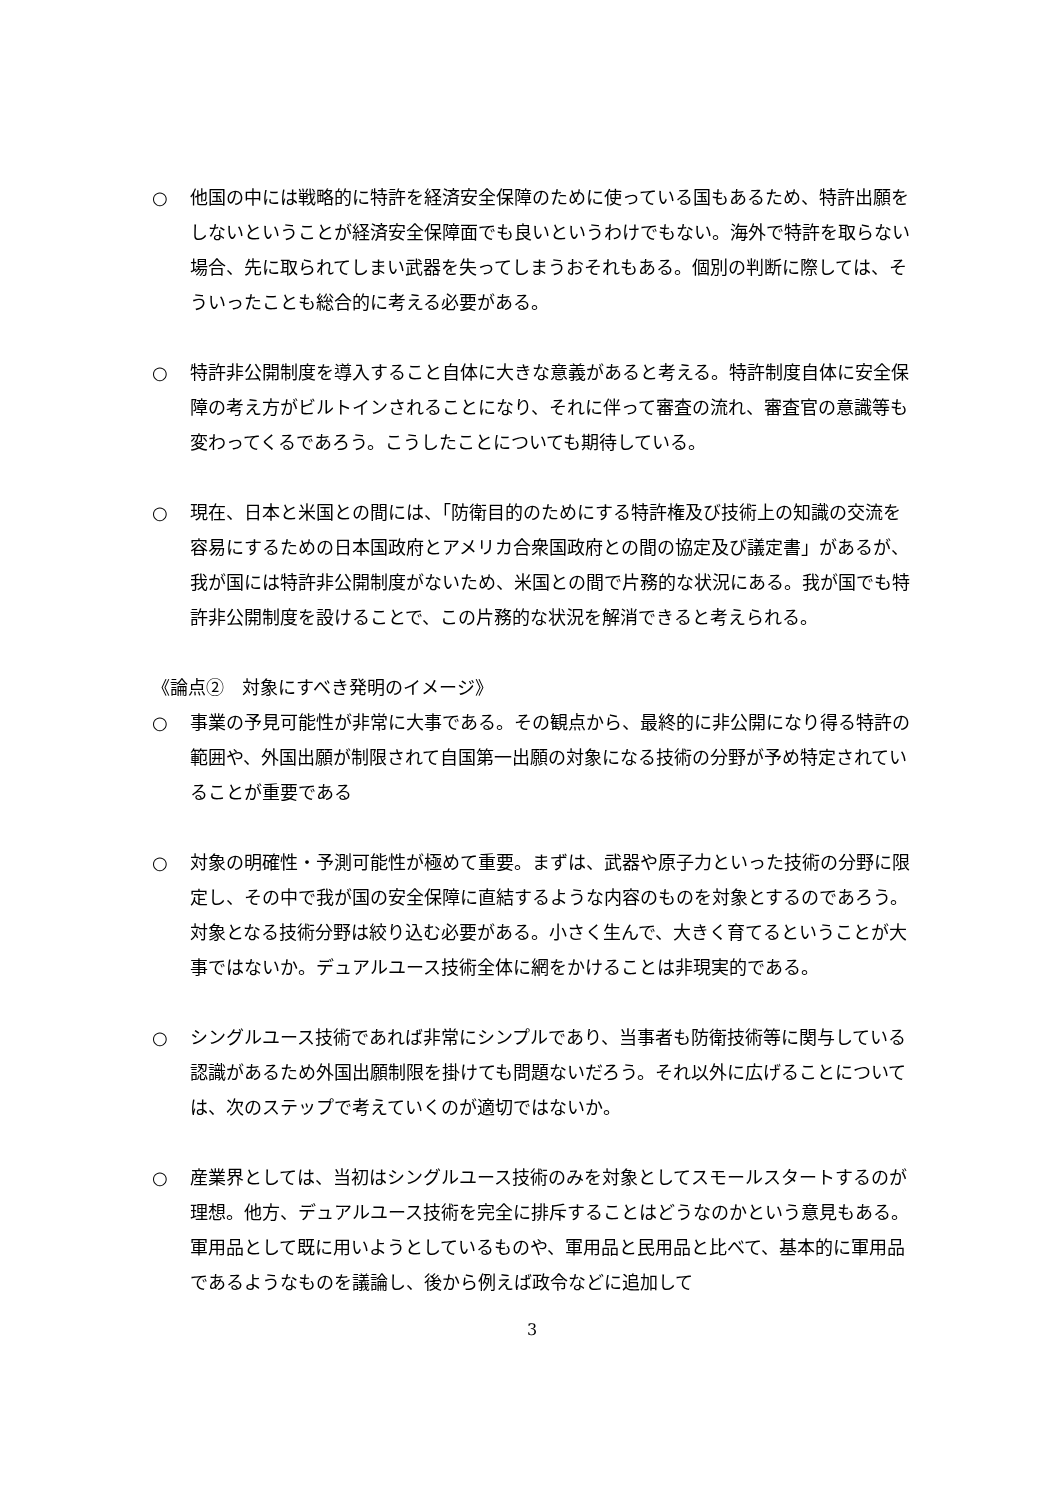○ 他国の中には戦略的に特許を経済安全保障のために使っている国もあるため、特許出願をしないということが経済安全保障面でも良いというわけでもない。海外で特許を取らない場合、先に取られてしまい武器を失ってしまうおそれもある。個別の判断に際しては、そういったことも総合的に考える必要がある。
○ 特許非公開制度を導入すること自体に大きな意義があると考える。特許制度自体に安全保障の考え方がビルトインされることになり、それに伴って審査の流れ、審査官の意識等も変わってくるであろう。こうしたことについても期待している。
○ 現在、日本と米国との間には、「防衛目的のためにする特許権及び技術上の知識の交流を容易にするための日本国政府とアメリカ合衆国政府との間の協定及び議定書」があるが、我が国には特許非公開制度がないため、米国との間で片務的な状況にある。我が国でも特許非公開制度を設けることで、この片務的な状況を解消できると考えられる。
《論点②　対象にすべき発明のイメージ》
○ 事業の予見可能性が非常に大事である。その観点から、最終的に非公開になり得る特許の範囲や、外国出願が制限されて自国第一出願の対象になる技術の分野が予め特定されていることが重要である
○ 対象の明確性・予測可能性が極めて重要。まずは、武器や原子力といった技術の分野に限定し、その中で我が国の安全保障に直結するような内容のものを対象とするのであろう。対象となる技術分野は絞り込む必要がある。小さく生んで、大きく育てるということが大事ではないか。デュアルユース技術全体に網をかけることは非現実的である。
○ シングルユース技術であれば非常にシンプルであり、当事者も防衛技術等に関与している認識があるため外国出願制限を掛けても問題ないだろう。それ以外に広げることについては、次のステップで考えていくのが適切ではないか。
○ 産業界としては、当初はシングルユース技術のみを対象としてスモールスタートするのが理想。他方、デュアルユース技術を完全に排斥することはどうなのかという意見もある。軍用品として既に用いようとしているものや、軍用品と民用品と比べて、基本的に軍用品であるようなものを議論し、後から例えば政令などに追加して
3